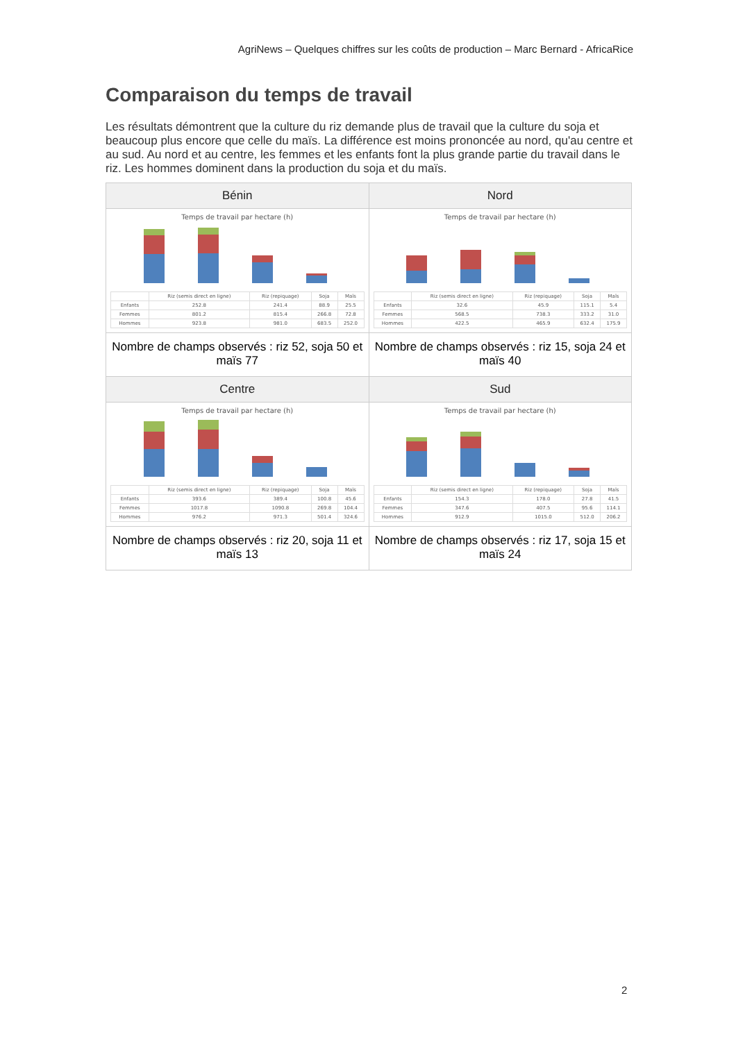AgriNews – Quelques chiffres sur les coûts de production – Marc Bernard - AfricaRice
Comparaison du temps de travail
Les résultats démontrent que la culture du riz demande plus de travail que la culture du soja et beaucoup plus encore que celle du maïs. La différence est moins prononcée au nord, qu'au centre et au sud. Au nord et au centre, les femmes et les enfants font la plus grande partie du travail dans le riz. Les hommes dominent dans la production du soja et du maïs.
| Bénin | Nord |
| --- | --- |
| Temps de travail par hectare (h) / / Riz (semis direct en ligne) / Riz (repiquage) / Soja / Maïs / / Enfants / 252.8 / 241.4 / 88.9 / 25.5 / / Femmes / 801.2 / 815.4 / 266.8 / 72.8 / / Hommes / 923.8 / 981.0 / 683.5 / 252.0 / | Temps de travail par hectare (h) / / Riz (semis direct en ligne) / Riz (repiquage) / Soja / Maïs / / Enfants / 32.6 / 45.9 / 115.1 / 5.4 / / Femmes / 568.5 / 738.3 / 333.2 / 31.0 / / Hommes / 422.5 / 465.9 / 632.4 / 175.9 / |
| Nombre de champs observés : riz 52, soja 50 et maïs 77 | Nombre de champs observés : riz 15, soja 24 et maïs 40 |
| Centre | Sud |
| Temps de travail par hectare (h) / / Riz (semis direct en ligne) / Riz (repiquage) / Soja / Maïs / / Enfants / 393.6 / 389.4 / 100.8 / 45.6 / / Femmes / 1017.8 / 1090.8 / 269.8 / 104.4 / / Hommes / 976.2 / 971.3 / 501.4 / 324.6 / | Temps de travail par hectare (h) / / Riz (semis direct en ligne) / Riz (repiquage) / Soja / Maïs / / Enfants / 154.3 / 178.0 / 27.8 / 41.5 / / Femmes / 347.6 / 407.5 / 95.6 / 114.1 / / Hommes / 912.9 / 1015.0 / 512.0 / 206.2 / |
| Nombre de champs observés : riz 20, soja 11 et maïs 13 | Nombre de champs observés : riz 17, soja 15 et maïs 24 |
2